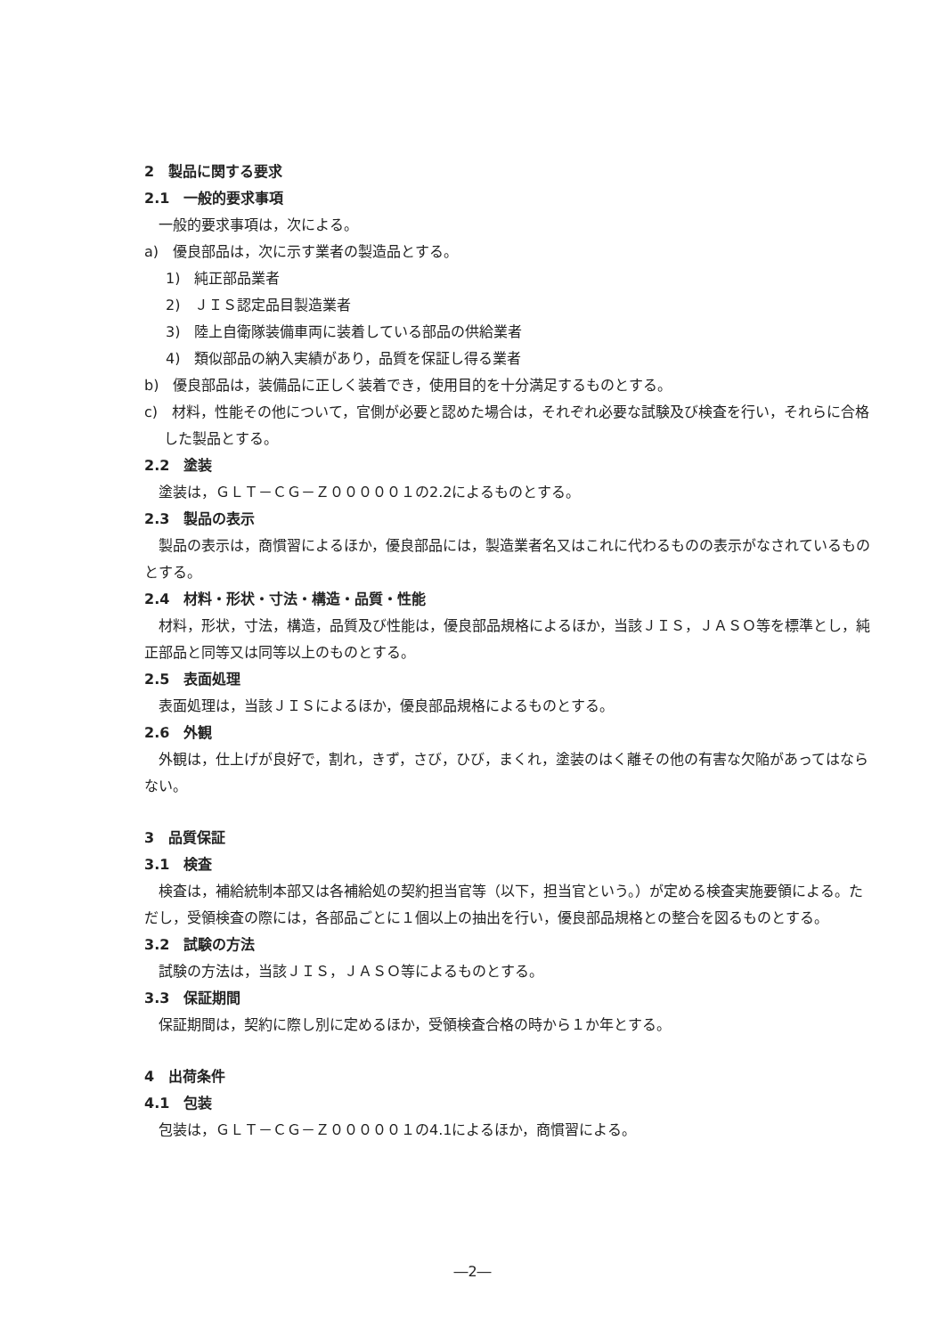2　製品に関する要求
2.1　一般的要求事項
一般的要求事項は，次による。
a)　優良部品は，次に示す業者の製造品とする。
1)　純正部品業者
2)　ＪＩＳ認定品目製造業者
3)　陸上自衛隊装備車両に装着している部品の供給業者
4)　類似部品の納入実績があり，品質を保証し得る業者
b)　優良部品は，装備品に正しく装着でき，使用目的を十分満足するものとする。
c)　材料，性能その他について，官側が必要と認めた場合は，それぞれ必要な試験及び検査を行い，それらに合格した製品とする。
2.2　塗装
塗装は，ＧＬＴ－ＣＧ－Ｚ０００００１の2.2によるものとする。
2.3　製品の表示
製品の表示は，商慣習によるほか，優良部品には，製造業者名又はこれに代わるものの表示がなされているものとする。
2.4　材料・形状・寸法・構造・品質・性能
材料，形状，寸法，構造，品質及び性能は，優良部品規格によるほか，当該ＪＩＳ，ＪＡＳＯ等を標準とし，純正部品と同等又は同等以上のものとする。
2.5　表面処理
表面処理は，当該ＪＩＳによるほか，優良部品規格によるものとする。
2.6　外観
外観は，仕上げが良好で，割れ，きず，さび，ひび，まくれ，塗装のはく離その他の有害な欠陥があってはならない。
3　品質保証
3.1　検査
検査は，補給統制本部又は各補給処の契約担当官等（以下，担当官という。）が定める検査実施要領による。ただし，受領検査の際には，各部品ごとに１個以上の抽出を行い，優良部品規格との整合を図るものとする。
3.2　試験の方法
試験の方法は，当該ＪＩＳ，ＪＡＳＯ等によるものとする。
3.3　保証期間
保証期間は，契約に際し別に定めるほか，受領検査合格の時から１か年とする。
4　出荷条件
4.1　包装
包装は，ＧＬＴ－ＣＧ－Ｚ０００００１の4.1によるほか，商慣習による。
―2―